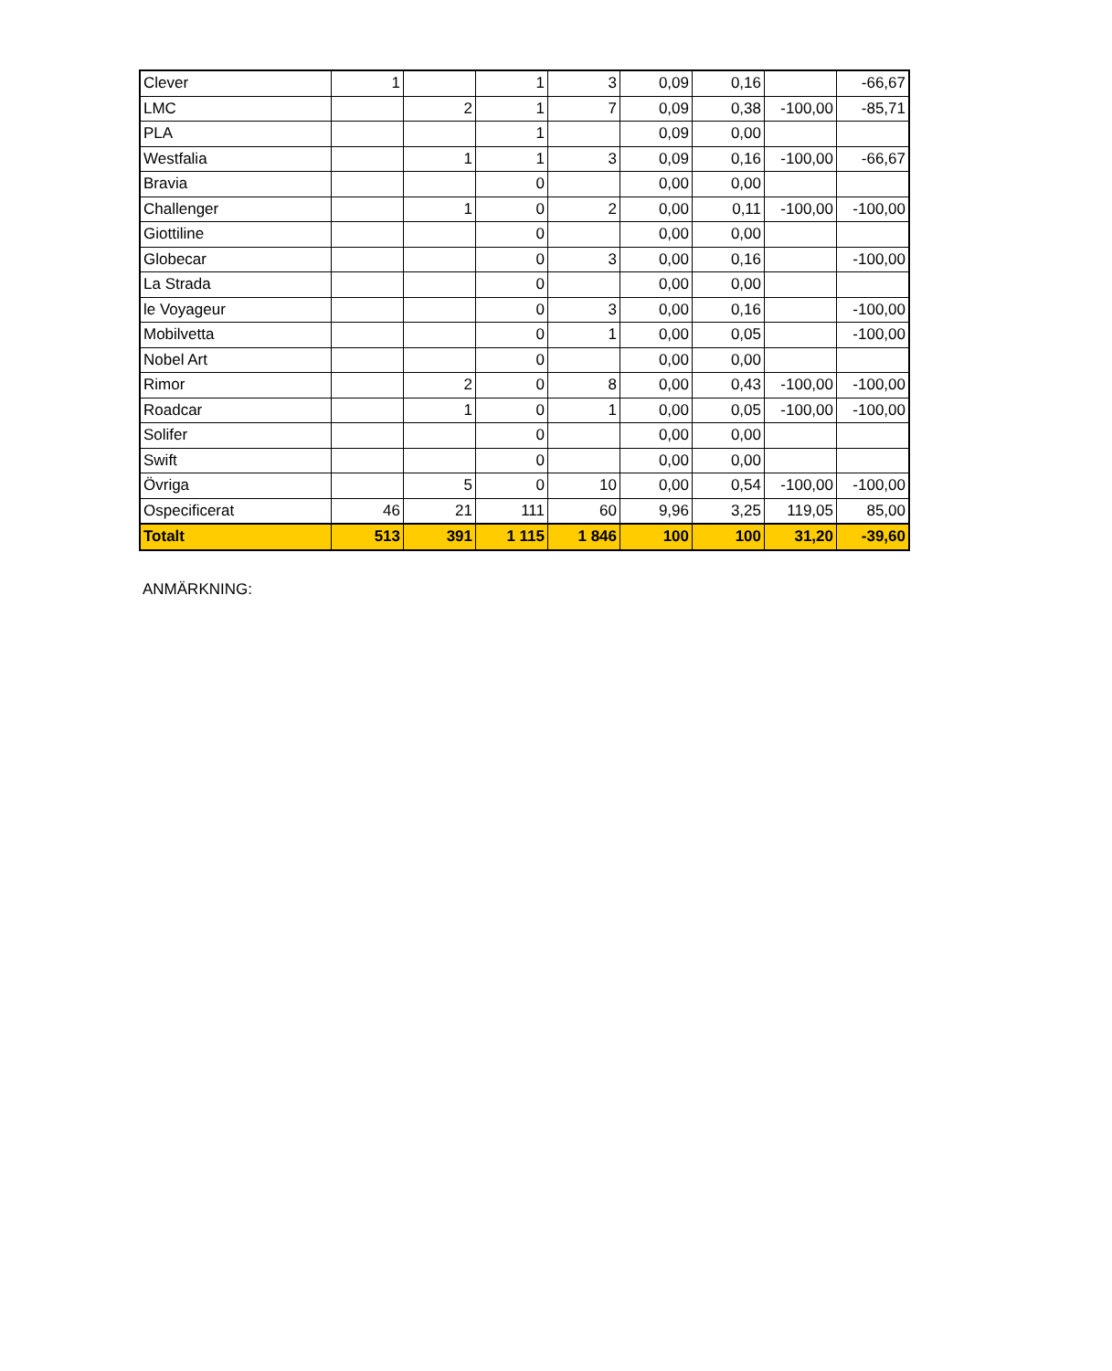| Clever | 1 | | 1 | 3 | 0,09 | 0,16 | | -66,67 |
| LMC | | 2 | 1 | 7 | 0,09 | 0,38 | -100,00 | -85,71 |
| PLA | | | 1 | | 0,09 | 0,00 | | |
| Westfalia | | 1 | 1 | 3 | 0,09 | 0,16 | -100,00 | -66,67 |
| Bravia | | | 0 | | 0,00 | 0,00 | | |
| Challenger | | 1 | 0 | 2 | 0,00 | 0,11 | -100,00 | -100,00 |
| Giottiline | | | 0 | | 0,00 | 0,00 | | |
| Globecar | | | 0 | 3 | 0,00 | 0,16 | | -100,00 |
| La Strada | | | 0 | | 0,00 | 0,00 | | |
| le Voyageur | | | 0 | 3 | 0,00 | 0,16 | | -100,00 |
| Mobilvetta | | | 0 | 1 | 0,00 | 0,05 | | -100,00 |
| Nobel Art | | | 0 | | 0,00 | 0,00 | | |
| Rimor | | 2 | 0 | 8 | 0,00 | 0,43 | -100,00 | -100,00 |
| Roadcar | | 1 | 0 | 1 | 0,00 | 0,05 | -100,00 | -100,00 |
| Solifer | | | 0 | | 0,00 | 0,00 | | |
| Swift | | | 0 | | 0,00 | 0,00 | | |
| Övriga | | 5 | 0 | 10 | 0,00 | 0,54 | -100,00 | -100,00 |
| Ospecificerat | 46 | 21 | 111 | 60 | 9,96 | 3,25 | 119,05 | 85,00 |
| Totalt | 513 | 391 | 1 115 | 1 846 | 100 | 100 | 31,20 | -39,60 |
ANMÄRKNING: